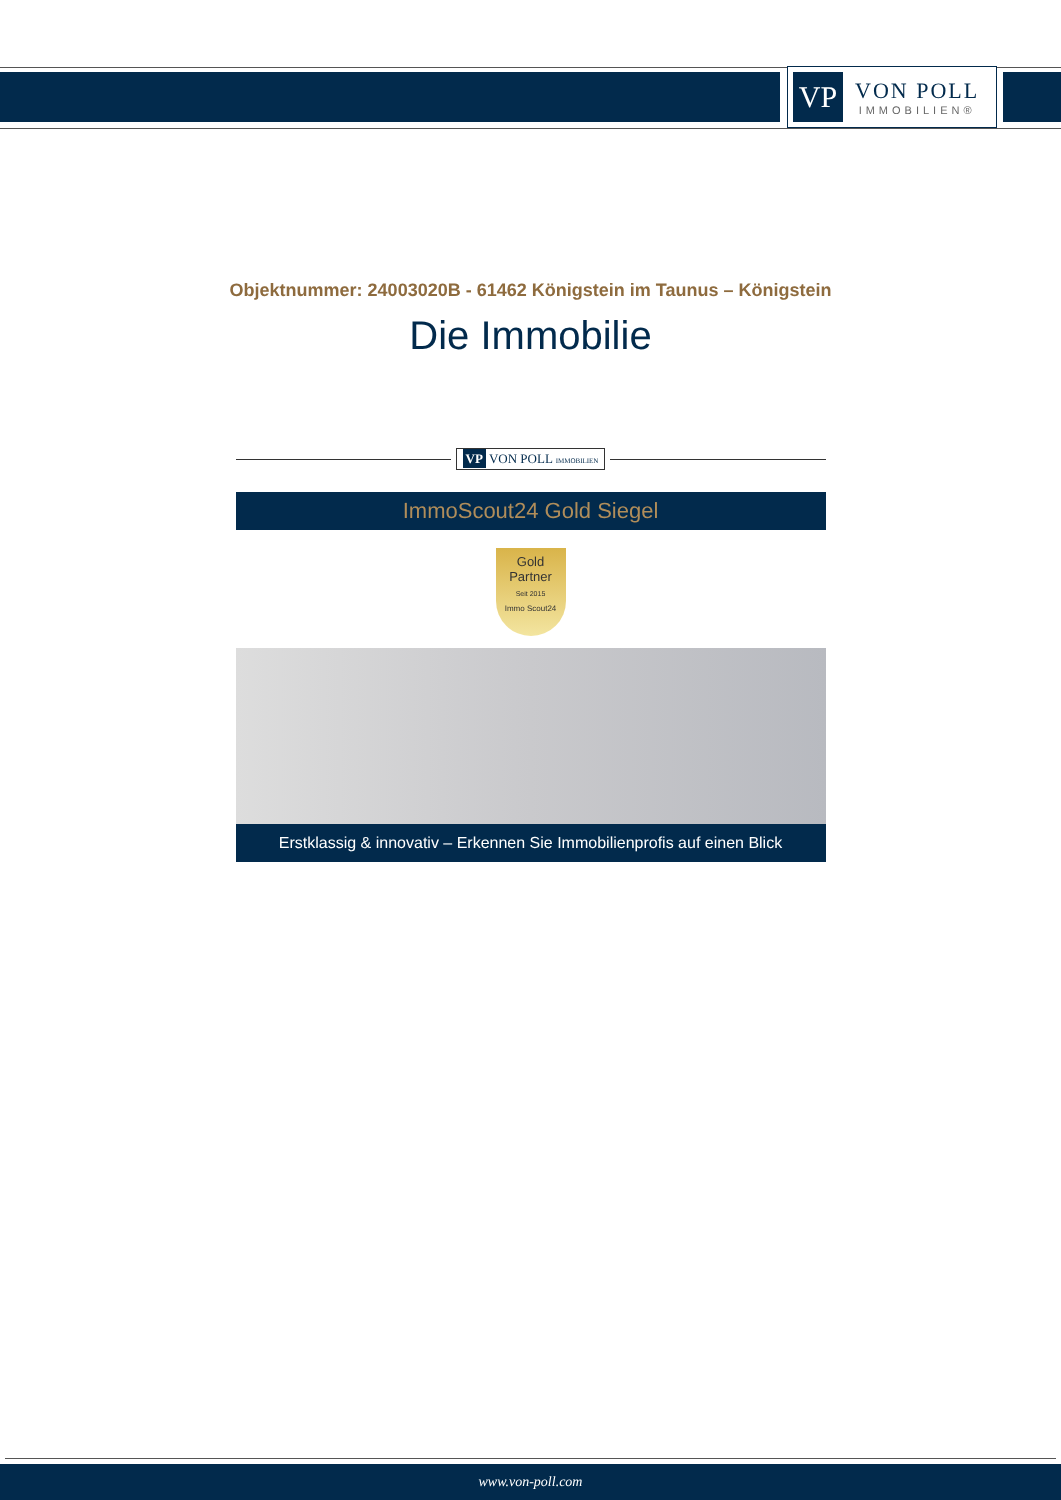VP
VON POLL
IMMOBILIEN®
Objektnummer: 24003020B - 61462 Königstein im Taunus – Königstein
Die Immobilie
VP VON POLL IMMOBILIEN
ImmoScout24 Gold Siegel
Gold
Partner
Seit 2015
Immo Scout24
Erstklassig & innovativ – Erkennen Sie Immobilienprofis auf einen Blick
www.von-poll.com